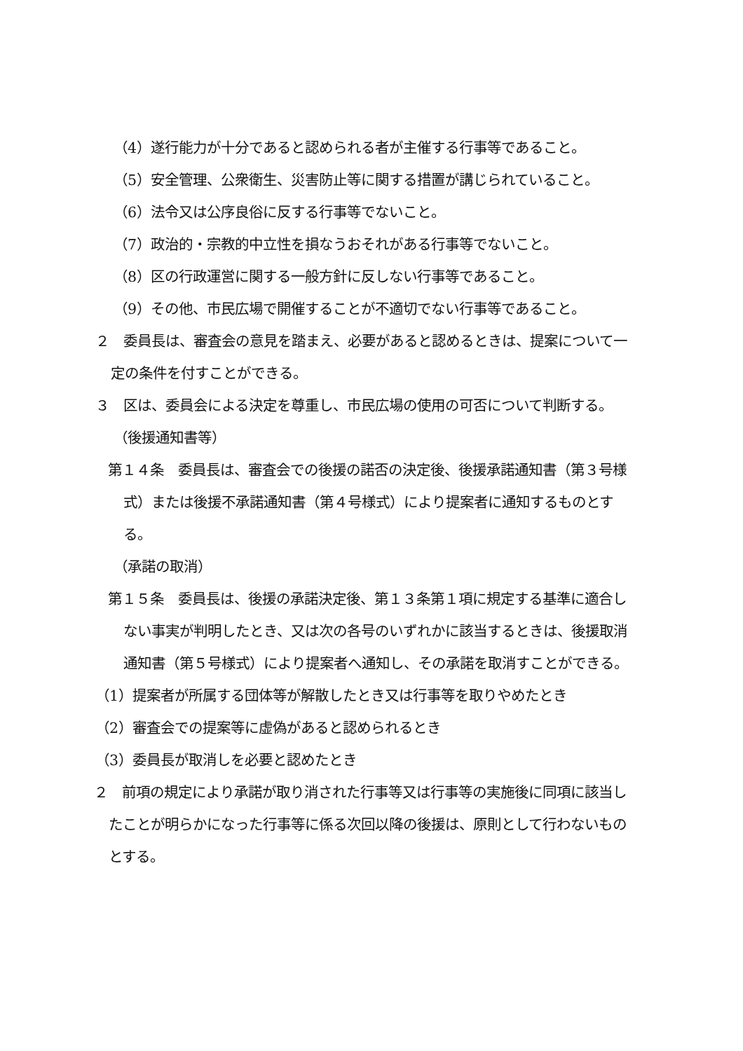（4）遂行能力が十分であると認められる者が主催する行事等であること。
（5）安全管理、公衆衛生、災害防止等に関する措置が講じられていること。
（6）法令又は公序良俗に反する行事等でないこと。
（7）政治的・宗教的中立性を損なうおそれがある行事等でないこと。
（8）区の行政運営に関する一般方針に反しない行事等であること。
（9）その他、市民広場で開催することが不適切でない行事等であること。
２　委員長は、審査会の意見を踏まえ、必要があると認めるときは、提案について一定の条件を付すことができる。
３　区は、委員会による決定を尊重し、市民広場の使用の可否について判断する。
（後援通知書等）
第１４条　委員長は、審査会での後援の諾否の決定後、後援承諾通知書（第３号様式）または後援不承諾通知書（第４号様式）により提案者に通知するものとする。
（承諾の取消）
第１５条　委員長は、後援の承諾決定後、第１３条第１項に規定する基準に適合しない事実が判明したとき、又は次の各号のいずれかに該当するときは、後援取消通知書（第５号様式）により提案者へ通知し、その承諾を取消すことができる。
（1）提案者が所属する団体等が解散したとき又は行事等を取りやめたとき
（2）審査会での提案等に虚偽があると認められるとき
（3）委員長が取消しを必要と認めたとき
２　前項の規定により承諾が取り消された行事等又は行事等の実施後に同項に該当したことが明らかになった行事等に係る次回以降の後援は、原則として行わないものとする。